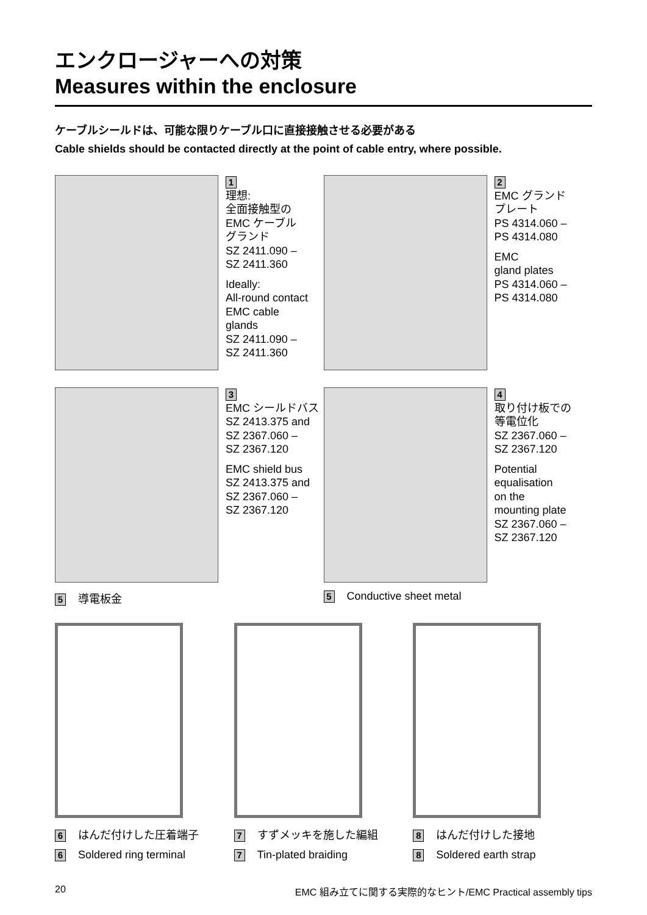エンクロージャーへの対策
Measures within the enclosure
ケーブルシールドは、可能な限りケーブル口に直接接触させる必要がある
Cable shields should be contacted directly at the point of cable entry, where possible.
1
理想:
全面接触型の
EMC ケーブル
グランド
SZ 2411.090 –
SZ 2411.360
Ideally:
All-round contact
EMC cable
glands
SZ 2411.090 –
SZ 2411.360
2
EMC グランド
プレート
PS 4314.060 –
PS 4314.080
EMC
gland plates
PS 4314.060 –
PS 4314.080
3
EMC シールドバス
SZ 2413.375 and
SZ 2367.060 –
SZ 2367.120
EMC shield bus
SZ 2413.375 and
SZ 2367.060 –
SZ 2367.120
4
取り付け板での
等電位化
SZ 2367.060 –
SZ 2367.120
Potential
equalisation
on the
mounting plate
SZ 2367.060 –
SZ 2367.120
5 導電板金
5 Conductive sheet metal
6 はんだ付けした圧着端子
6 Soldered ring terminal
7 すずメッキを施した編組
7 Tin-plated braiding
8 はんだ付けした接地
8 Soldered earth strap
20 EMC 組み立てに関する実際的なヒント/EMC Practical assembly tips